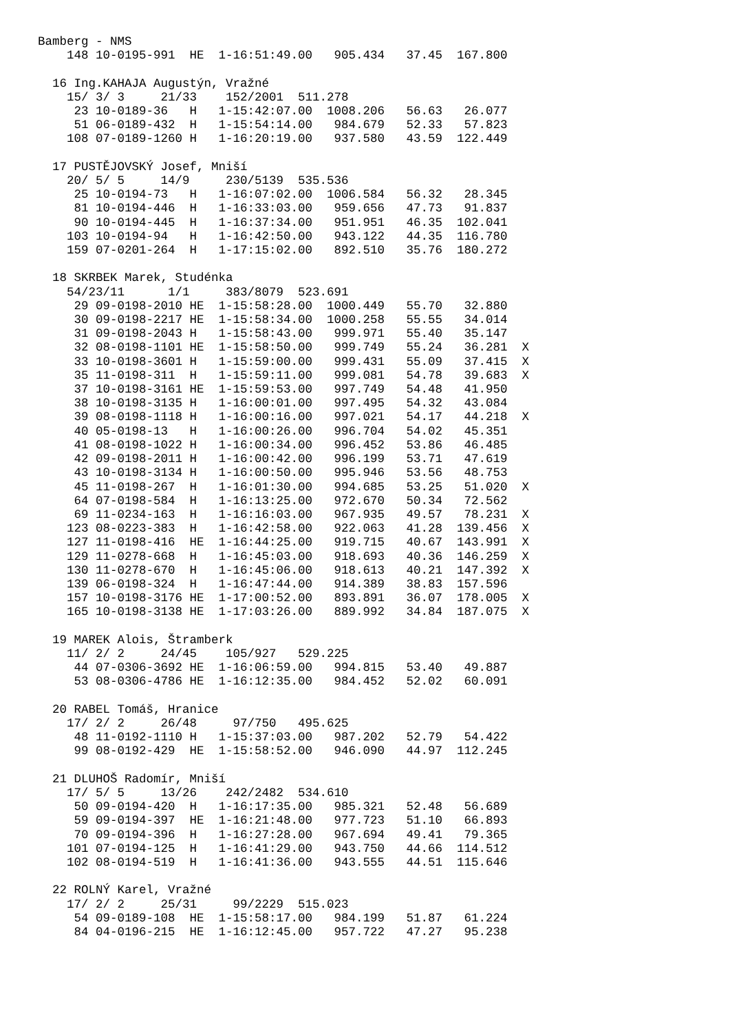Bamberg - NMS
    148 10-0195-991  HE  1-16:51:49.00   905.434   37.45  167.800

  16 Ing.KAHAJA Augustýn, Vražné
    15/ 3/ 3     21/33    152/2001  511.278
     23 10-0189-36   H   1-15:42:07.00  1008.206   56.63   26.077
     51 06-0189-432  H   1-15:54:14.00   984.679   52.33   57.823
    108 07-0189-1260 H   1-16:20:19.00   937.580   43.59  122.449

  17 PUSTĚJOVSKÝ Josef, Mniší
    20/ 5/ 5     14/9     230/5139  535.536
     25 10-0194-73   H   1-16:07:02.00  1006.584   56.32   28.345
     81 10-0194-446  H   1-16:33:03.00   959.656   47.73   91.837
     90 10-0194-445  H   1-16:37:34.00   951.951   46.35  102.041
    103 10-0194-94   H   1-16:42:50.00   943.122   44.35  116.780
    159 07-0201-264  H   1-17:15:02.00   892.510   35.76  180.272

  18 SKRBEK Marek, Studénka
    54/23/11      1/1     383/8079  523.691
     29 09-0198-2010 HE  1-15:58:28.00  1000.449   55.70   32.880
     30 09-0198-2217 HE  1-15:58:34.00  1000.258   55.55   34.014
     31 09-0198-2043 H   1-15:58:43.00   999.971   55.40   35.147
     32 08-0198-1101 HE  1-15:58:50.00   999.749   55.24   36.281  X
     33 10-0198-3601 H   1-15:59:00.00   999.431   55.09   37.415  X
     35 11-0198-311  H   1-15:59:11.00   999.081   54.78   39.683  X
     37 10-0198-3161 HE  1-15:59:53.00   997.749   54.48   41.950
     38 10-0198-3135 H   1-16:00:01.00   997.495   54.32   43.084
     39 08-0198-1118 H   1-16:00:16.00   997.021   54.17   44.218  X
     40 05-0198-13   H   1-16:00:26.00   996.704   54.02   45.351
     41 08-0198-1022 H   1-16:00:34.00   996.452   53.86   46.485
     42 09-0198-2011 H   1-16:00:42.00   996.199   53.71   47.619
     43 10-0198-3134 H   1-16:00:50.00   995.946   53.56   48.753
     45 11-0198-267  H   1-16:01:30.00   994.685   53.25   51.020  X
     64 07-0198-584  H   1-16:13:25.00   972.670   50.34   72.562
     69 11-0234-163  H   1-16:16:03.00   967.935   49.57   78.231  X
    123 08-0223-383  H   1-16:42:58.00   922.063   41.28  139.456  X
    127 11-0198-416  HE  1-16:44:25.00   919.715   40.67  143.991  X
    129 11-0278-668  H   1-16:45:03.00   918.693   40.36  146.259  X
    130 11-0278-670  H   1-16:45:06.00   918.613   40.21  147.392  X
    139 06-0198-324  H   1-16:47:44.00   914.389   38.83  157.596
    157 10-0198-3176 HE  1-17:00:52.00   893.891   36.07  178.005  X
    165 10-0198-3138 HE  1-17:03:26.00   889.992   34.84  187.075  X

  19 MAREK Alois, Štramberk
    11/ 2/ 2     24/45    105/927   529.225
     44 07-0306-3692 HE  1-16:06:59.00   994.815   53.40   49.887
     53 08-0306-4786 HE  1-16:12:35.00   984.452   52.02   60.091

  20 RABEL Tomáš, Hranice
    17/ 2/ 2     26/48     97/750   495.625
     48 11-0192-1110 H   1-15:37:03.00   987.202   52.79   54.422
     99 08-0192-429  HE  1-15:58:52.00   946.090   44.97  112.245

  21 DLUHOŠ Radomír, Mniší
    17/ 5/ 5     13/26    242/2482  534.610
     50 09-0194-420  H   1-16:17:35.00   985.321   52.48   56.689
     59 09-0194-397  HE  1-16:21:48.00   977.723   51.10   66.893
     70 09-0194-396  H   1-16:27:28.00   967.694   49.41   79.365
    101 07-0194-125  H   1-16:41:29.00   943.750   44.66  114.512
    102 08-0194-519  H   1-16:41:36.00   943.555   44.51  115.646

  22 ROLNÝ Karel, Vražné
    17/ 2/ 2     25/31     99/2229  515.023
     54 09-0189-108  HE  1-15:58:17.00   984.199   51.87   61.224
     84 04-0196-215  HE  1-16:12:45.00   957.722   47.27   95.238